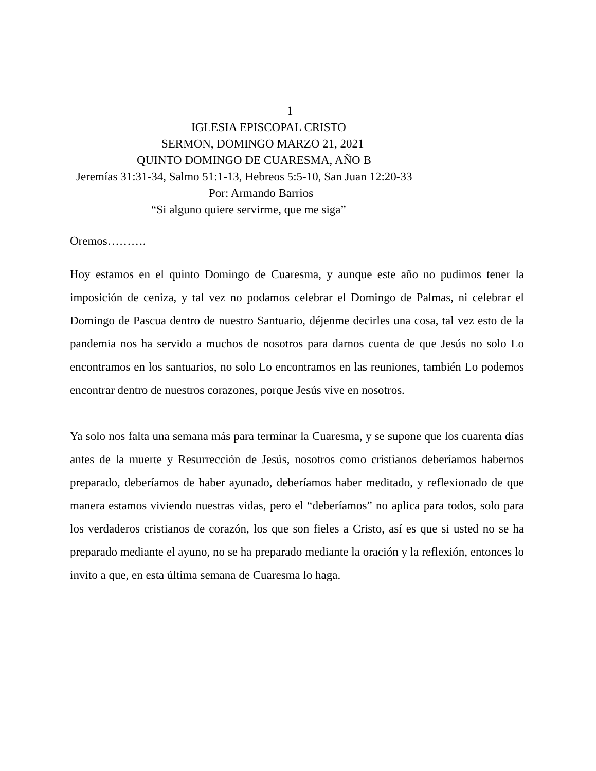1
IGLESIA EPISCOPAL CRISTO
SERMON, DOMINGO MARZO 21, 2021
QUINTO DOMINGO DE CUARESMA, AÑO B
Jeremías 31:31-34, Salmo 51:1-13, Hebreos 5:5-10, San Juan 12:20-33
Por: Armando Barrios
“Si alguno quiere servirme, que me siga”
Oremos……….
Hoy estamos en el quinto Domingo de Cuaresma, y aunque este año no pudimos tener la imposición de ceniza, y tal vez no podamos celebrar el Domingo de Palmas, ni celebrar el Domingo de Pascua dentro de nuestro Santuario, déjenme decirles una cosa, tal vez esto de la pandemia nos ha servido a muchos de nosotros para darnos cuenta de que Jesús no solo Lo encontramos en los santuarios, no solo Lo encontramos en las reuniones, también Lo podemos encontrar dentro de nuestros corazones, porque Jesús vive en nosotros.
Ya solo nos falta una semana más para terminar la Cuaresma, y se supone que los cuarenta días antes de la muerte y Resurrección de Jesús, nosotros como cristianos deberíamos habernos preparado, deberíamos de haber ayunado, deberíamos haber meditado, y reflexionado de que manera estamos viviendo nuestras vidas, pero el “deberíamos” no aplica para todos, solo para los verdaderos cristianos de corazón, los que son fieles a Cristo, así es que si usted no se ha preparado mediante el ayuno, no se ha preparado mediante la oración y la reflexión, entonces lo invito a que, en esta última semana de Cuaresma lo haga.